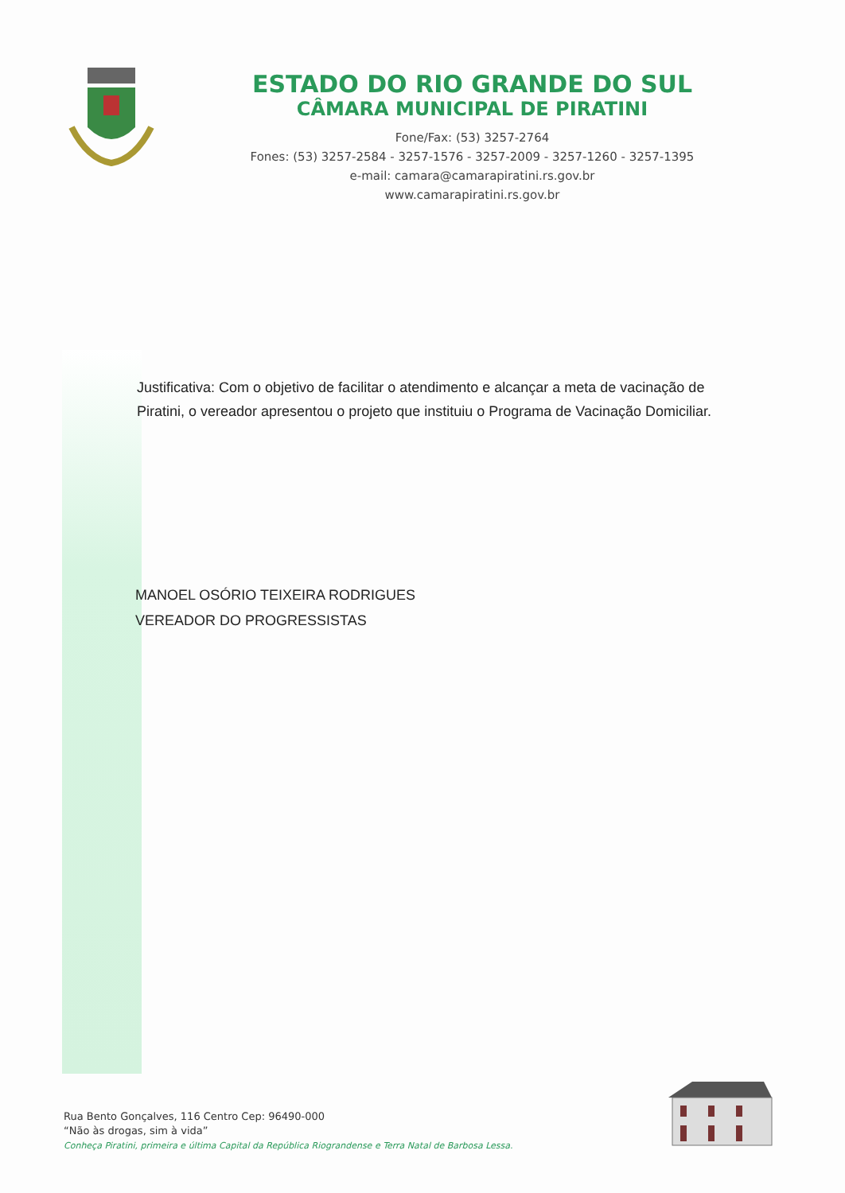ESTADO DO RIO GRANDE DO SUL
CÂMARA MUNICIPAL DE PIRATINI
Fone/Fax: (53) 3257-2764
Fones: (53) 3257-2584 - 3257-1576 - 3257-2009 - 3257-1260 - 3257-1395
e-mail: camara@camarapiratini.rs.gov.br
www.camarapiratini.rs.gov.br
Justificativa: Com o objetivo de facilitar o atendimento e alcançar a meta de vacinação de Piratini, o vereador apresentou o projeto que instituiu o Programa de Vacinação Domiciliar.
MANOEL OSÓRIO TEIXEIRA RODRIGUES
VEREADOR DO PROGRESSISTAS
Rua Bento Gonçalves, 116 Centro Cep: 96490-000
“Não às drogas, sim à vida”
Conheça Piratini, primeira e última Capital da República Riograndense e Terra Natal de Barbosa Lessa.